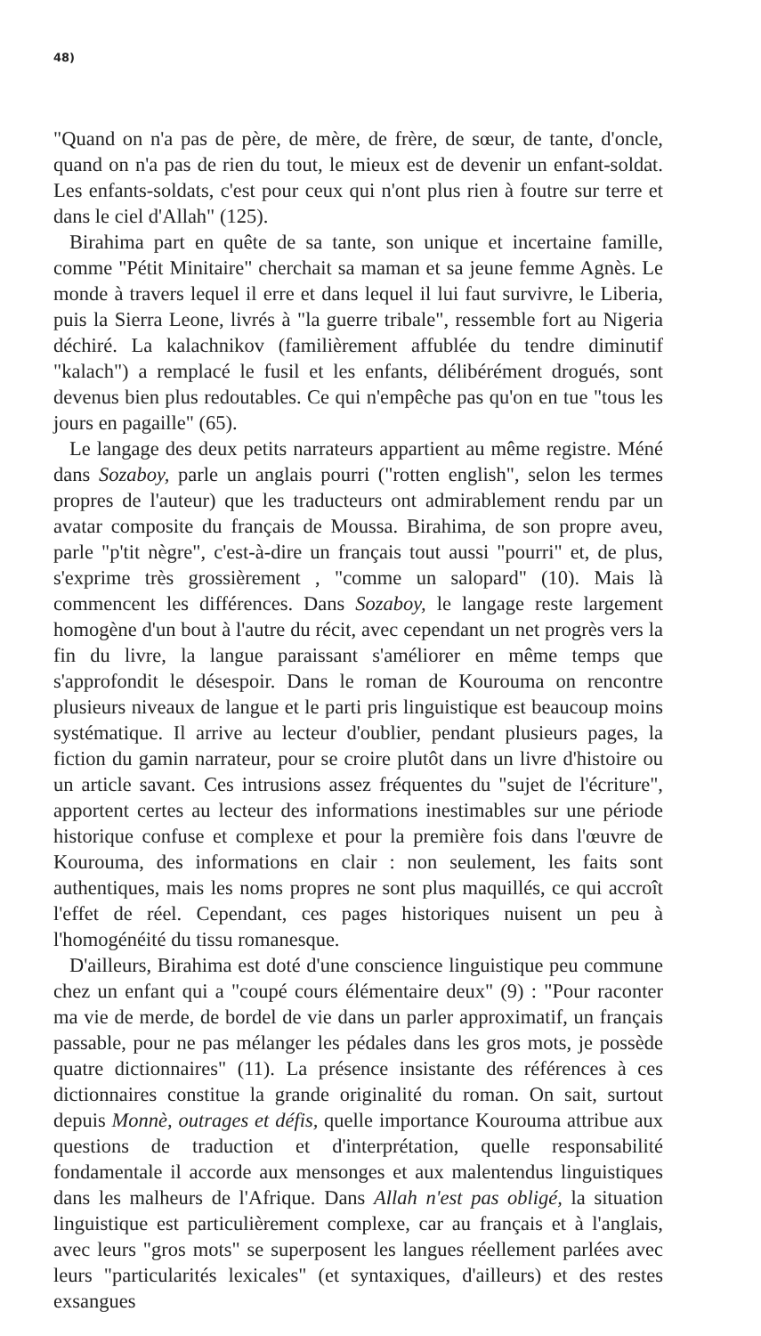48)
"Quand on n'a pas de père, de mère, de frère, de sœur, de tante, d'oncle, quand on n'a pas de rien du tout, le mieux est de devenir un enfant-soldat. Les enfants-soldats, c'est pour ceux qui n'ont plus rien à foutre sur terre et dans le ciel d'Allah" (125).
Birahima part en quête de sa tante, son unique et incertaine famille, comme "Pétit Minitaire" cherchait sa maman et sa jeune femme Agnès. Le monde à travers lequel il erre et dans lequel il lui faut survivre, le Liberia, puis la Sierra Leone, livrés à "la guerre tribale", ressemble fort au Nigeria déchiré. La kalachnikov (familièrement affublée du tendre diminutif "kalach") a remplacé le fusil et les enfants, délibérément drogués, sont devenus bien plus redoutables. Ce qui n'empêche pas qu'on en tue "tous les jours en pagaille" (65).
Le langage des deux petits narrateurs appartient au même registre. Méné dans Sozaboy, parle un anglais pourri ("rotten english", selon les termes propres de l'auteur) que les traducteurs ont admirablement rendu par un avatar composite du français de Moussa. Birahima, de son propre aveu, parle "p'tit nègre", c'est-à-dire un français tout aussi "pourri" et, de plus, s'exprime très grossièrement , "comme un salopard" (10). Mais là commencent les différences. Dans Sozaboy, le langage reste largement homogène d'un bout à l'autre du récit, avec cependant un net progrès vers la fin du livre, la langue paraissant s'améliorer en même temps que s'approfondit le désespoir. Dans le roman de Kourouma on rencontre plusieurs niveaux de langue et le parti pris linguistique est beaucoup moins systématique. Il arrive au lecteur d'oublier, pendant plusieurs pages, la fiction du gamin narrateur, pour se croire plutôt dans un livre d'histoire ou un article savant. Ces intrusions assez fréquentes du "sujet de l'écriture", apportent certes au lecteur des informations inestimables sur une période historique confuse et complexe et pour la première fois dans l'œuvre de Kourouma, des informations en clair : non seulement, les faits sont authentiques, mais les noms propres ne sont plus maquillés, ce qui accroît l'effet de réel. Cependant, ces pages historiques nuisent un peu à l'homogénéité du tissu romanesque.
D'ailleurs, Birahima est doté d'une conscience linguistique peu commune chez un enfant qui a "coupé cours élémentaire deux" (9) : "Pour raconter ma vie de merde, de bordel de vie dans un parler approximatif, un français passable, pour ne pas mélanger les pédales dans les gros mots, je possède quatre dictionnaires" (11). La présence insistante des références à ces dictionnaires constitue la grande originalité du roman. On sait, surtout depuis Monnè, outrages et défis, quelle importance Kourouma attribue aux questions de traduction et d'interprétation, quelle responsabilité fondamentale il accorde aux mensonges et aux malentendus linguistiques dans les malheurs de l'Afrique. Dans Allah n'est pas obligé, la situation linguistique est particulièrement complexe, car au français et à l'anglais, avec leurs "gros mots" se superposent les langues réellement parlées avec leurs "particularités lexicales" (et syntaxiques, d'ailleurs) et des restes exsangues